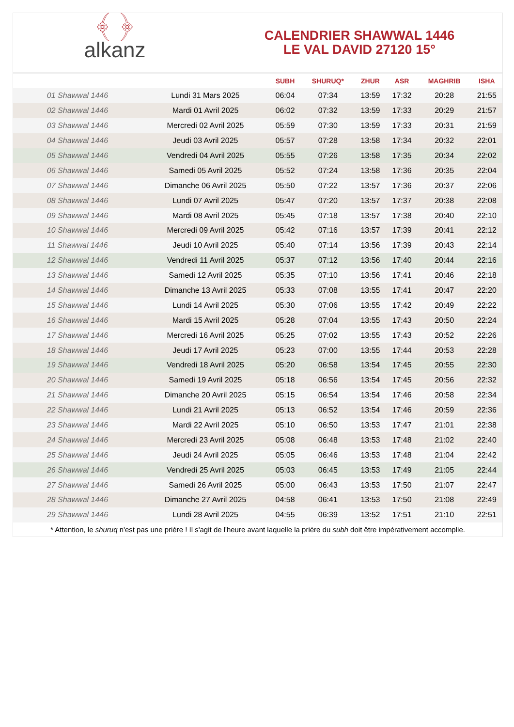﴾ ﴿
alkanz
CALENDRIER SHAWWAL 1446
LE VAL DAVID 27120 15°
| | | SUBH | SHURUQ* | ZHUR | ASR | MAGHRIB | ISHA |
| --- | --- | --- | --- | --- | --- | --- | --- |
| 01 Shawwal 1446 | Lundi 31 Mars 2025 | 06:04 | 07:34 | 13:59 | 17:32 | 20:28 | 21:55 |
| 02 Shawwal 1446 | Mardi 01 Avril 2025 | 06:02 | 07:32 | 13:59 | 17:33 | 20:29 | 21:57 |
| 03 Shawwal 1446 | Mercredi 02 Avril 2025 | 05:59 | 07:30 | 13:59 | 17:33 | 20:31 | 21:59 |
| 04 Shawwal 1446 | Jeudi 03 Avril 2025 | 05:57 | 07:28 | 13:58 | 17:34 | 20:32 | 22:01 |
| 05 Shawwal 1446 | Vendredi 04 Avril 2025 | 05:55 | 07:26 | 13:58 | 17:35 | 20:34 | 22:02 |
| 06 Shawwal 1446 | Samedi 05 Avril 2025 | 05:52 | 07:24 | 13:58 | 17:36 | 20:35 | 22:04 |
| 07 Shawwal 1446 | Dimanche 06 Avril 2025 | 05:50 | 07:22 | 13:57 | 17:36 | 20:37 | 22:06 |
| 08 Shawwal 1446 | Lundi 07 Avril 2025 | 05:47 | 07:20 | 13:57 | 17:37 | 20:38 | 22:08 |
| 09 Shawwal 1446 | Mardi 08 Avril 2025 | 05:45 | 07:18 | 13:57 | 17:38 | 20:40 | 22:10 |
| 10 Shawwal 1446 | Mercredi 09 Avril 2025 | 05:42 | 07:16 | 13:57 | 17:39 | 20:41 | 22:12 |
| 11 Shawwal 1446 | Jeudi 10 Avril 2025 | 05:40 | 07:14 | 13:56 | 17:39 | 20:43 | 22:14 |
| 12 Shawwal 1446 | Vendredi 11 Avril 2025 | 05:37 | 07:12 | 13:56 | 17:40 | 20:44 | 22:16 |
| 13 Shawwal 1446 | Samedi 12 Avril 2025 | 05:35 | 07:10 | 13:56 | 17:41 | 20:46 | 22:18 |
| 14 Shawwal 1446 | Dimanche 13 Avril 2025 | 05:33 | 07:08 | 13:55 | 17:41 | 20:47 | 22:20 |
| 15 Shawwal 1446 | Lundi 14 Avril 2025 | 05:30 | 07:06 | 13:55 | 17:42 | 20:49 | 22:22 |
| 16 Shawwal 1446 | Mardi 15 Avril 2025 | 05:28 | 07:04 | 13:55 | 17:43 | 20:50 | 22:24 |
| 17 Shawwal 1446 | Mercredi 16 Avril 2025 | 05:25 | 07:02 | 13:55 | 17:43 | 20:52 | 22:26 |
| 18 Shawwal 1446 | Jeudi 17 Avril 2025 | 05:23 | 07:00 | 13:55 | 17:44 | 20:53 | 22:28 |
| 19 Shawwal 1446 | Vendredi 18 Avril 2025 | 05:20 | 06:58 | 13:54 | 17:45 | 20:55 | 22:30 |
| 20 Shawwal 1446 | Samedi 19 Avril 2025 | 05:18 | 06:56 | 13:54 | 17:45 | 20:56 | 22:32 |
| 21 Shawwal 1446 | Dimanche 20 Avril 2025 | 05:15 | 06:54 | 13:54 | 17:46 | 20:58 | 22:34 |
| 22 Shawwal 1446 | Lundi 21 Avril 2025 | 05:13 | 06:52 | 13:54 | 17:46 | 20:59 | 22:36 |
| 23 Shawwal 1446 | Mardi 22 Avril 2025 | 05:10 | 06:50 | 13:53 | 17:47 | 21:01 | 22:38 |
| 24 Shawwal 1446 | Mercredi 23 Avril 2025 | 05:08 | 06:48 | 13:53 | 17:48 | 21:02 | 22:40 |
| 25 Shawwal 1446 | Jeudi 24 Avril 2025 | 05:05 | 06:46 | 13:53 | 17:48 | 21:04 | 22:42 |
| 26 Shawwal 1446 | Vendredi 25 Avril 2025 | 05:03 | 06:45 | 13:53 | 17:49 | 21:05 | 22:44 |
| 27 Shawwal 1446 | Samedi 26 Avril 2025 | 05:00 | 06:43 | 13:53 | 17:50 | 21:07 | 22:47 |
| 28 Shawwal 1446 | Dimanche 27 Avril 2025 | 04:58 | 06:41 | 13:53 | 17:50 | 21:08 | 22:49 |
| 29 Shawwal 1446 | Lundi 28 Avril 2025 | 04:55 | 06:39 | 13:52 | 17:51 | 21:10 | 22:51 |
* Attention, le shuruq n'est pas une prière ! Il s'agit de l'heure avant laquelle la prière du subh doit être impérativement accomplie.